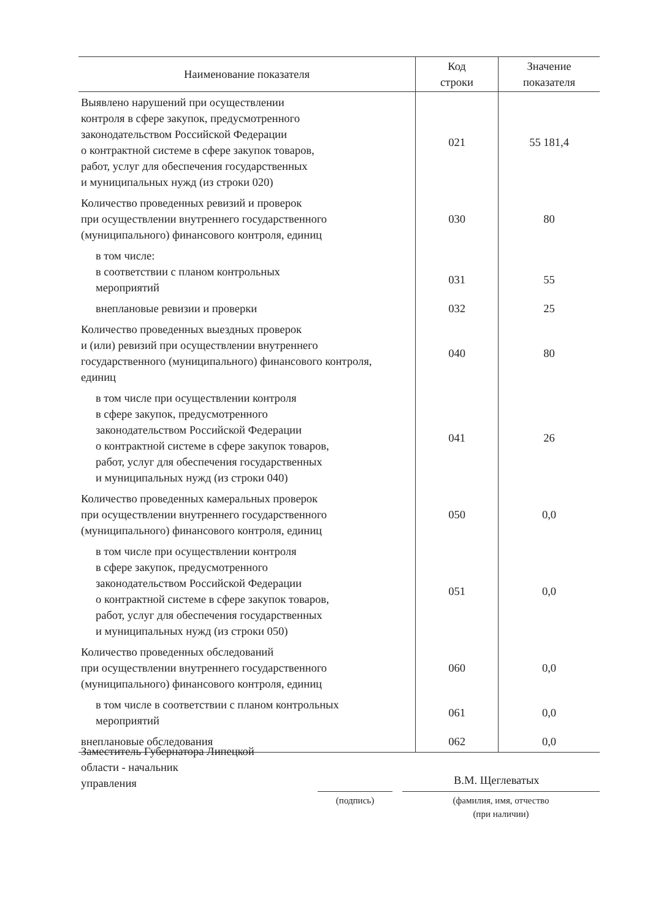| Наименование показателя | Код строки | Значение показателя |
| --- | --- | --- |
| Выявлено нарушений при осуществлении контроля в сфере закупок, предусмотренного законодательством Российской Федерации о контрактной системе в сфере закупок товаров, работ, услуг для обеспечения государственных и муниципальных нужд (из строки 020) | 021 | 55 181,4 |
| Количество проведенных ревизий и проверок при осуществлении внутреннего государственного (муниципального) финансового контроля, единиц | 030 | 80 |
| в том числе: в соответствии с планом контрольных мероприятий | 031 | 55 |
| внеплановые ревизии и проверки | 032 | 25 |
| Количество проведенных выездных проверок и (или) ревизий при осуществлении внутреннего государственного (муниципального) финансового контроля, единиц | 040 | 80 |
| в том числе при осуществлении контроля в сфере закупок, предусмотренного законодательством Российской Федерации о контрактной системе в сфере закупок товаров, работ, услуг для обеспечения государственных и муниципальных нужд (из строки 040) | 041 | 26 |
| Количество проведенных камеральных проверок при осуществлении внутреннего государственного (муниципального) финансового контроля, единиц | 050 | 0,0 |
| в том числе при осуществлении контроля в сфере закупок, предусмотренного законодательством Российской Федерации о контрактной системе в сфере закупок товаров, работ, услуг для обеспечения государственных и муниципальных нужд (из строки 050) | 051 | 0,0 |
| Количество проведенных обследований при осуществлении внутреннего государственного (муниципального) финансового контроля, единиц | 060 | 0,0 |
| в том числе в соответствии с планом контрольных мероприятий | 061 | 0,0 |
| внеплановые обследования | 062 | 0,0 |
Заместитель Губернатора Липецкой
области - начальник
управления
В.М. Щеглеватых
(подпись)
(фамилия, имя, отчество
(при наличии)